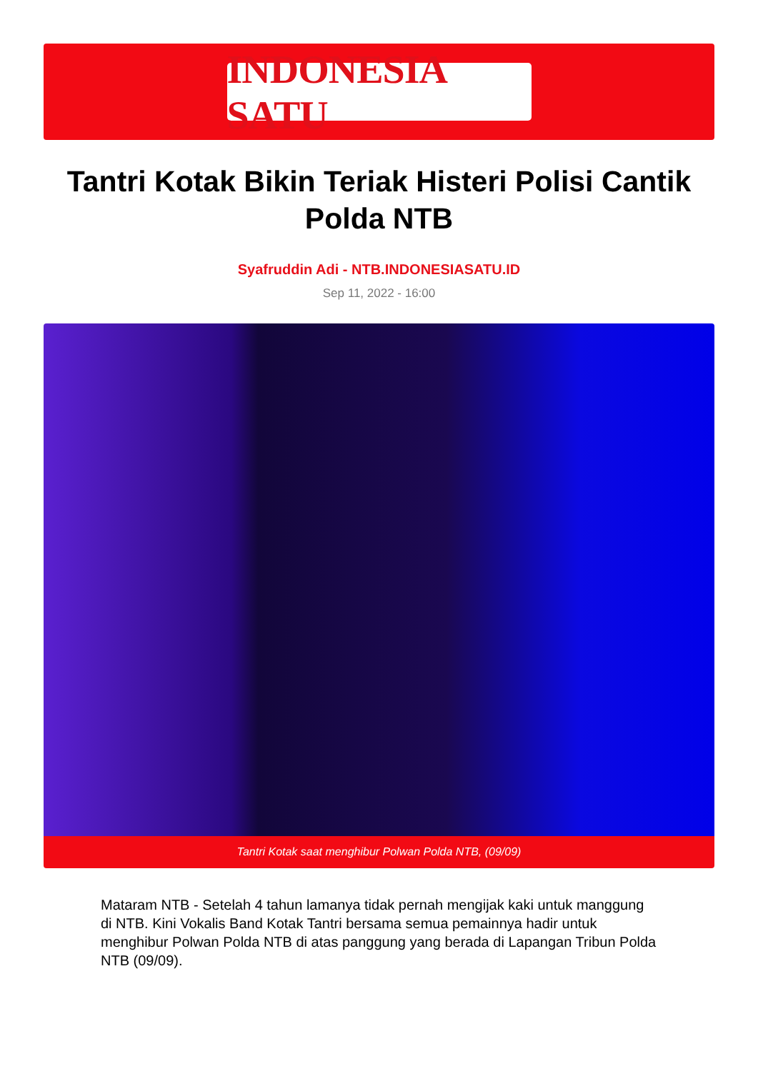INDONESIA SATU
Tantri Kotak Bikin Teriak Histeri Polisi Cantik Polda NTB
Syafruddin Adi - NTB.INDONESIASATU.ID
Sep 11, 2022 - 16:00
Tantri Kotak saat menghibur Polwan Polda NTB, (09/09)
Mataram NTB - Setelah 4 tahun lamanya tidak pernah mengijak kaki untuk manggung di NTB. Kini Vokalis Band Kotak Tantri bersama semua pemainnya hadir untuk menghibur Polwan Polda NTB di atas panggung yang berada di Lapangan Tribun Polda NTB (09/09).